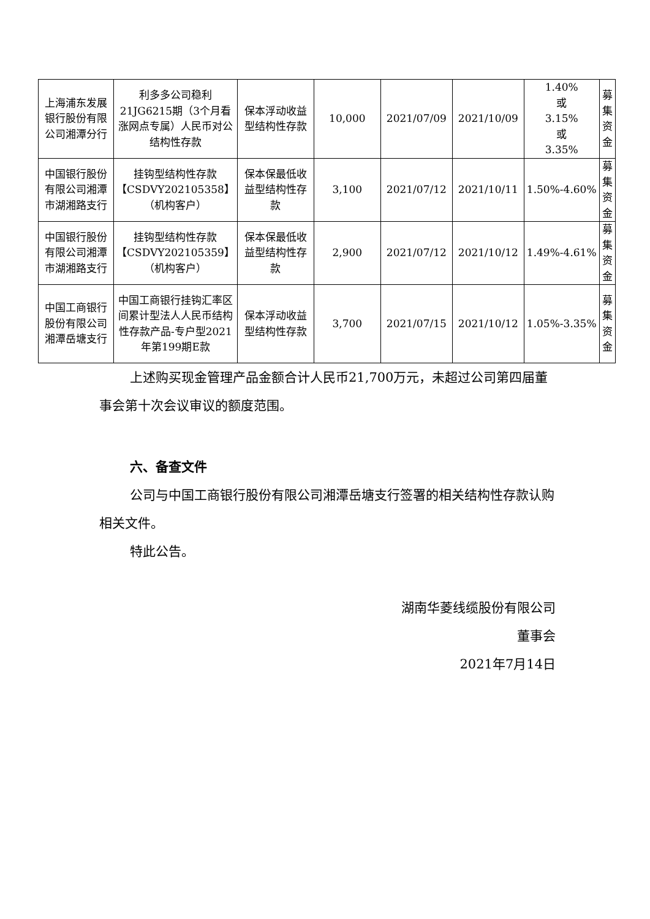| 上海浦东发展银行股份有限公司湘潭分行 | 利多多公司稳利21JG6215期（3个月看涨网点专属）人民币对公结构性存款 | 保本浮动收益型结构性存款 | 10,000 | 2021/07/09 | 2021/10/09 | 1.40% 或 3.15% 或 3.35% | 募集资金 |
| 中国银行股份有限公司湘潭市湖湘路支行 | 挂钩型结构性存款【CSDVY202105358】（机构客户） | 保本保最低收益型结构性存款 | 3,100 | 2021/07/12 | 2021/10/11 | 1.50%-4.60% | 募集资金 |
| 中国银行股份有限公司湘潭市湖湘路支行 | 挂钩型结构性存款【CSDVY202105359】（机构客户） | 保本保最低收益型结构性存款 | 2,900 | 2021/07/12 | 2021/10/12 | 1.49%-4.61% | 募集资金 |
| 中国工商银行股份有限公司湘潭岳塘支行 | 中国工商银行挂钩汇率区间累计型法人人民币结构性存款产品-专户型2021年第199期E款 | 保本浮动收益型结构性存款 | 3,700 | 2021/07/15 | 2021/10/12 | 1.05%-3.35% | 募集资金 |
上述购买现金管理产品金额合计人民币21,700万元，未超过公司第四届董事会第十次会议审议的额度范围。
六、备查文件
公司与中国工商银行股份有限公司湘潭岳塘支行签署的相关结构性存款认购相关文件。
特此公告。
湖南华菱线缆股份有限公司
董事会
2021年7月14日